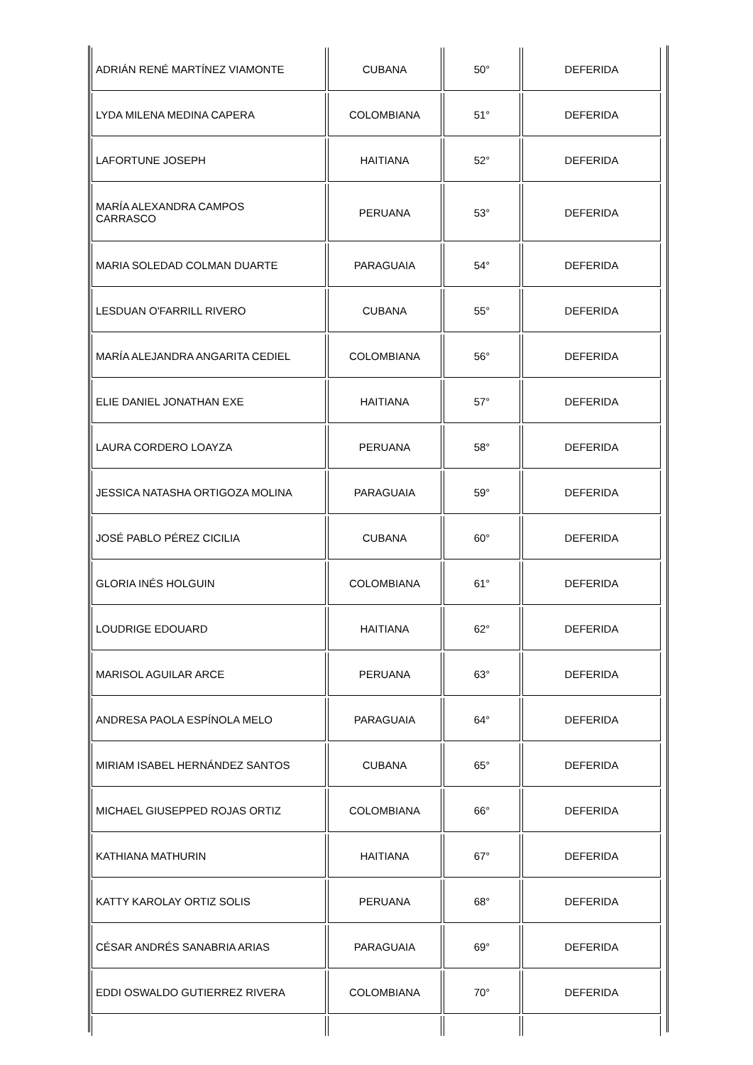| ADRIÁN RENÉ MARTÍNEZ VIAMONTE | CUBANA | 50° | DEFERIDA |
| LYDA MILENA MEDINA CAPERA | COLOMBIANA | 51° | DEFERIDA |
| LAFORTUNE JOSEPH | HAITIANA | 52° | DEFERIDA |
| MARÍA ALEXANDRA CAMPOS CARRASCO | PERUANA | 53° | DEFERIDA |
| MARIA SOLEDAD COLMAN DUARTE | PARAGUAIA | 54° | DEFERIDA |
| LESDUAN O'FARRILL RIVERO | CUBANA | 55° | DEFERIDA |
| MARÍA ALEJANDRA ANGARITA CEDIEL | COLOMBIANA | 56° | DEFERIDA |
| ELIE DANIEL JONATHAN EXE | HAITIANA | 57° | DEFERIDA |
| LAURA CORDERO LOAYZA | PERUANA | 58° | DEFERIDA |
| JESSICA NATASHA ORTIGOZA MOLINA | PARAGUAIA | 59° | DEFERIDA |
| JOSÉ PABLO PÉREZ CICILIA | CUBANA | 60° | DEFERIDA |
| GLORIA INÉS HOLGUIN | COLOMBIANA | 61° | DEFERIDA |
| LOUDRIGE EDOUARD | HAITIANA | 62° | DEFERIDA |
| MARISOL AGUILAR ARCE | PERUANA | 63° | DEFERIDA |
| ANDRESA PAOLA ESPÍNOLA MELO | PARAGUAIA | 64° | DEFERIDA |
| MIRIAM ISABEL HERNÁNDEZ SANTOS | CUBANA | 65° | DEFERIDA |
| MICHAEL GIUSEPPED ROJAS ORTIZ | COLOMBIANA | 66° | DEFERIDA |
| KATHIANA MATHURIN | HAITIANA | 67° | DEFERIDA |
| KATTY KAROLAY ORTIZ SOLIS | PERUANA | 68° | DEFERIDA |
| CÉSAR ANDRÉS SANABRIA ARIAS | PARAGUAIA | 69° | DEFERIDA |
| EDDI OSWALDO GUTIERREZ RIVERA | COLOMBIANA | 70° | DEFERIDA |